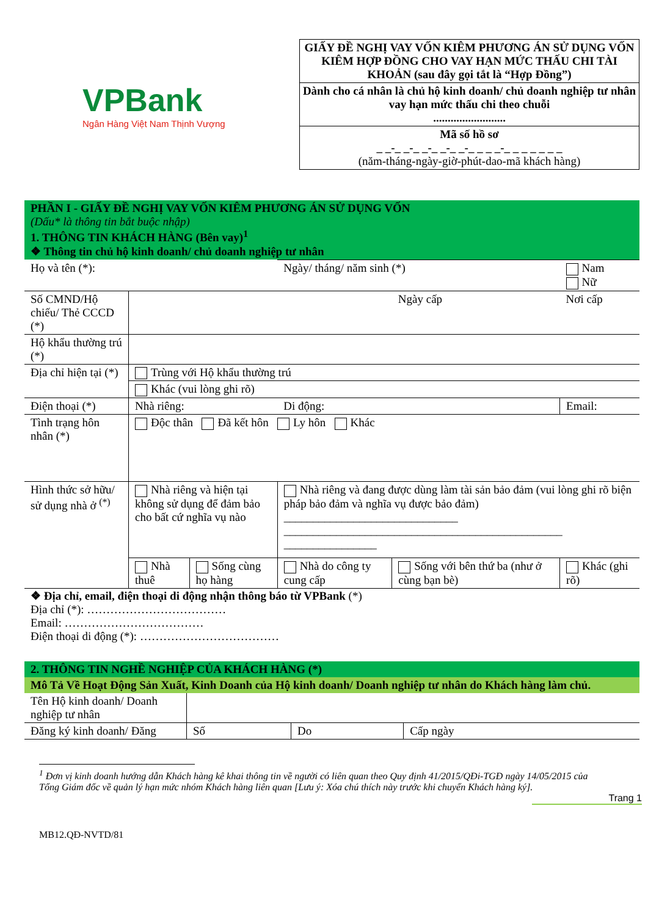VPBank
Ngân Hàng Việt Nam Thịnh Vượng
GIẤY ĐỀ NGHỊ VAY VỐN KIÊM PHƯƠNG ÁN SỬ DỤNG VỐN KIÊM HỢP ĐỒNG CHO VAY HẠN MỨC THẤU CHI TÀI KHOẢN (sau đây gọi tắt là “Hợp Đồng”)
Dành cho cá nhân là chủ hộ kinh doanh/ chủ doanh nghiệp tư nhân vay hạn mức thấu chi theo chuỗi
.........................
Mã số hồ sơ
_ _-_ _-_ _-_ _-_ _-_ _ _ _-_ _ _ _ _ _ _
(năm-tháng-ngày-giờ-phút-dao-mã khách hàng)
PHẦN I - GIẤY ĐỀ NGHỊ VAY VỐN KIÊM PHƯƠNG ÁN SỬ DỤNG VỐN
(Dấu* là thông tin bắt buộc nhập)
1. THÔNG TIN KHÁCH HÀNG (Bên vay)<sup>1</sup>
❖ Thông tin chủ hộ kinh doanh/ chủ doanh nghiệp tư nhân
| Họ và tên (*): | | | Ngày/ tháng/ năm sinh (*) | | Nam Nữ |
| Số CMND/Hộ chiếu/ Thẻ CCCD (*) | | | | Ngày cấp | Nơi cấp |
| Hộ khẩu thường trú (*) | | | | | |
| Địa chỉ hiện tại (*) | Trùng với Hộ khẩu thường trú | | | | |
| | Khác (vui lòng ghi rõ) | | | | |
| Điện thoại (*) | Nhà riêng: | | Di động: | | Email: |
| Tình trạng hôn nhân (*) | Độc thân Đã kết hôn Ly hôn Khác | | | | |
| Hình thức sở hữu/ sử dụng nhà ở <sup>(*)</sup> | Nhà riêng và hiện tại không sử dụng để đảm bảo cho bất cứ nghĩa vụ nào | | Nhà riêng và đang được dùng làm tài sản bảo đảm (vui lòng ghi rõ biện pháp bảo đảm và nghĩa vụ được bảo đảm) ______________________________ ________________________________________________ ________________ | | |
| | Nhà thuê | Sống cùng họ hàng | Nhà do công ty cung cấp | Sống với bên thứ ba (như ở cùng bạn bè) | Khác (ghi rõ) |
❖ Địa chỉ, email, điện thoại di động nhận thông báo từ VPBank (*)
Địa chỉ (*): ………………………………
Email: ………………………………
Điện thoại di động (*): ………………………………
2. THÔNG TIN NGHỀ NGHIỆP CỦA KHÁCH HÀNG (*)
Mô Tả Về Hoạt Động Sản Xuất, Kinh Doanh của Hộ kinh doanh/ Doanh nghiệp tư nhân do Khách hàng làm chủ.
| Tên Hộ kinh doanh/ Doanh nghiệp tư nhân | | | |
| Đăng ký kinh doanh/ Đăng | Số | Do | Cấp ngày |
<sup>1</sup> Đơn vị kinh doanh hướng dẫn Khách hàng kê khai thông tin về người có liên quan theo Quy định 41/2015/QĐi-TGĐ ngày 14/05/2015 của Tổng Giám đốc về quản lý hạn mức nhóm Khách hàng liên quan [Lưu ý: Xóa chú thích này trước khi chuyển Khách hàng ký].
Trang 1
MB12.QĐ-NVTD/81